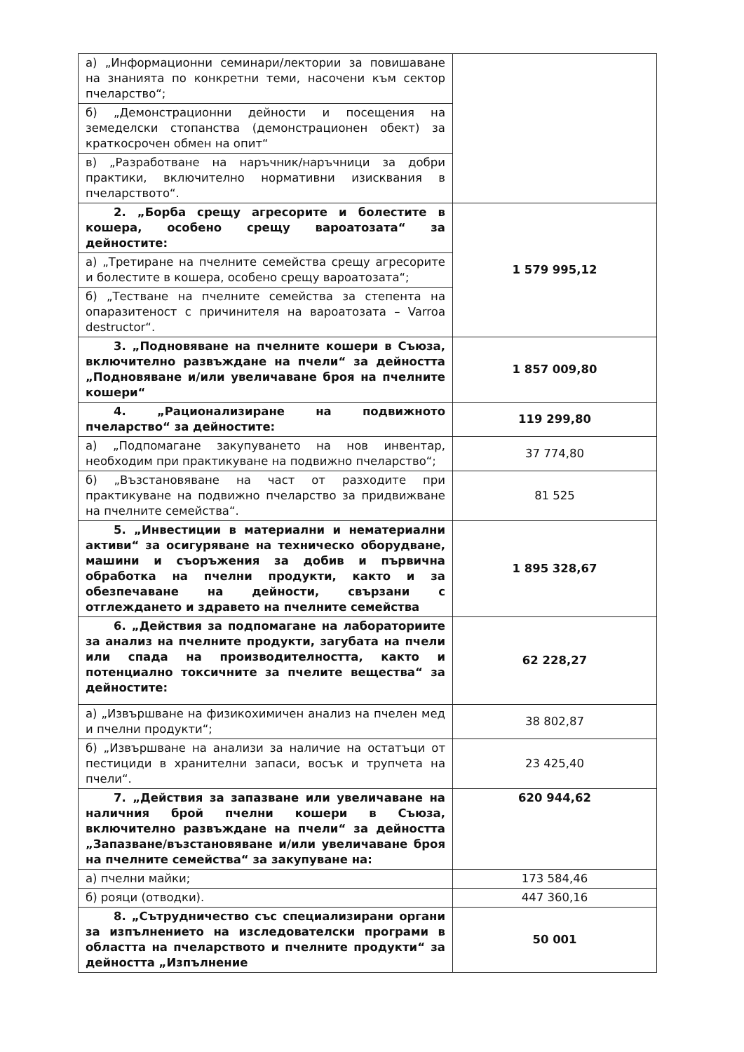| а) „Информационни семинари/лектории за повишаване на знанията по конкретни теми, насочени към сектор пчеларство“; | |
| б) „Демонстрационни дейности и посещения на земеделски стопанства (демонстрационен обект) за краткосрочен обмен на опит“ | |
| в) „Разработване на наръчник/наръчници за добри практики, включително нормативни изисквания в пчеларството“. | |
| 2. „Борба срещу агресорите и болестите в кошера, особено срещу вароатозата“ за дейностите: | 1 579 995,12 |
| а) „Третиране на пчелните семейства срещу агресорите и болестите в кошера, особено срещу вароатозата“; | |
| б) „Тестване на пчелните семейства за степента на опаразитеност с причинителя на вароатозата – Varroa destructor“. | |
| 3. „Подновяване на пчелните кошери в Съюза, включително развъждане на пчели“ за дейността „Подновяване и/или увеличаване броя на пчелните кошери“ | 1 857 009,80 |
| 4. „Рационализиране на подвижното пчеларство“ за дейностите: | 119 299,80 |
| а) „Подпомагане закупуването на нов инвентар, необходим при практикуване на подвижно пчеларство“; | 37 774,80 |
| б) „Възстановяване на част от разходите при практикуване на подвижно пчеларство за придвижване на пчелните семейства“. | 81 525 |
| 5. „Инвестиции в материални и нематериални активи“ за осигуряване на техническо оборудване, машини и съоръжения за добив и първична обработка на пчелни продукти, както и за обезпечаване на дейности, свързани с отглеждането и здравето на пчелните семейства | 1 895 328,67 |
| 6. „Действия за подпомагане на лабораториите за анализ на пчелните продукти, загубата на пчели или спада на производителността, както и потенциално токсичните за пчелите вещества“ за дейностите: | 62 228,27 |
| а) „Извършване на физикохимичен анализ на пчелен мед и пчелни продукти“; | 38 802,87 |
| б) „Извършване на анализи за наличие на остатъци от пестициди в хранителни запаси, восък и трупчета на пчели“. | 23 425,40 |
| 7. „Действия за запазване или увеличаване на наличния брой пчелни кошери в Съюза, включително развъждане на пчели“ за дейността „Запазване/възстановяване и/или увеличаване броя на пчелните семейства“ за закупуване на: | 620 944,62 |
| а) пчелни майки; | 173 584,46 |
| б) рояци (отводки). | 447 360,16 |
| 8. „Сътрудничество със специализирани органи за изпълнението на изследователски програми в областта на пчеларството и пчелните продукти“ за дейността „Изпълнение | 50 001 |